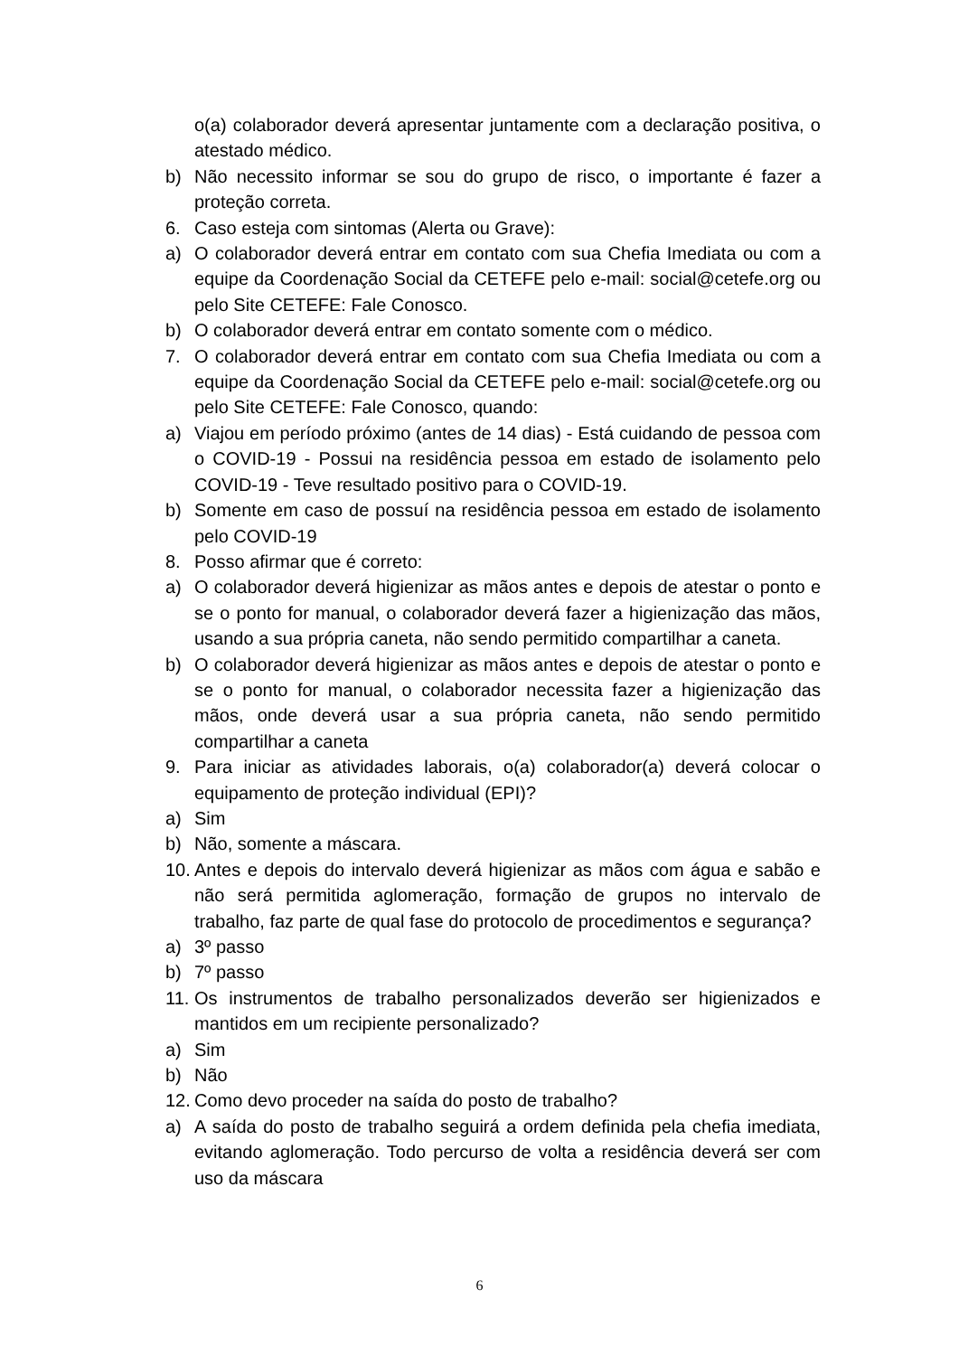o(a) colaborador deverá apresentar juntamente com a declaração positiva, o atestado médico.
b) Não necessito informar se sou do grupo de risco, o importante é fazer a proteção correta.
6. Caso esteja com sintomas (Alerta ou Grave):
a) O colaborador deverá entrar em contato com sua Chefia Imediata ou com a equipe da Coordenação Social da CETEFE pelo e-mail: social@cetefe.org ou pelo Site CETEFE: Fale Conosco.
b) O colaborador deverá entrar em contato somente com o médico.
7. O colaborador deverá entrar em contato com sua Chefia Imediata ou com a equipe da Coordenação Social da CETEFE pelo e-mail: social@cetefe.org ou pelo Site CETEFE: Fale Conosco, quando:
a) Viajou em período próximo (antes de 14 dias) - Está cuidando de pessoa com o COVID-19 - Possui na residência pessoa em estado de isolamento pelo COVID-19 - Teve resultado positivo para o COVID-19.
b) Somente em caso de possuí na residência pessoa em estado de isolamento pelo COVID-19
8. Posso afirmar que é correto:
a) O colaborador deverá higienizar as mãos antes e depois de atestar o ponto e se o ponto for manual, o colaborador deverá fazer a higienização das mãos, usando a sua própria caneta, não sendo permitido compartilhar a caneta.
b) O colaborador deverá higienizar as mãos antes e depois de atestar o ponto e se o ponto for manual, o colaborador necessita fazer a higienização das mãos, onde deverá usar a sua própria caneta, não sendo permitido compartilhar a caneta
9. Para iniciar as atividades laborais, o(a) colaborador(a) deverá colocar o equipamento de proteção individual (EPI)?
a) Sim
b) Não, somente a máscara.
10. Antes e depois do intervalo deverá higienizar as mãos com água e sabão e não será permitida aglomeração, formação de grupos no intervalo de trabalho, faz parte de qual fase do protocolo de procedimentos e segurança?
a) 3º passo
b) 7º passo
11. Os instrumentos de trabalho personalizados deverão ser higienizados e mantidos em um recipiente personalizado?
a) Sim
b) Não
12. Como devo proceder na saída do posto de trabalho?
a) A saída do posto de trabalho seguirá a ordem definida pela chefia imediata, evitando aglomeração. Todo percurso de volta a residência deverá ser com uso da máscara
6